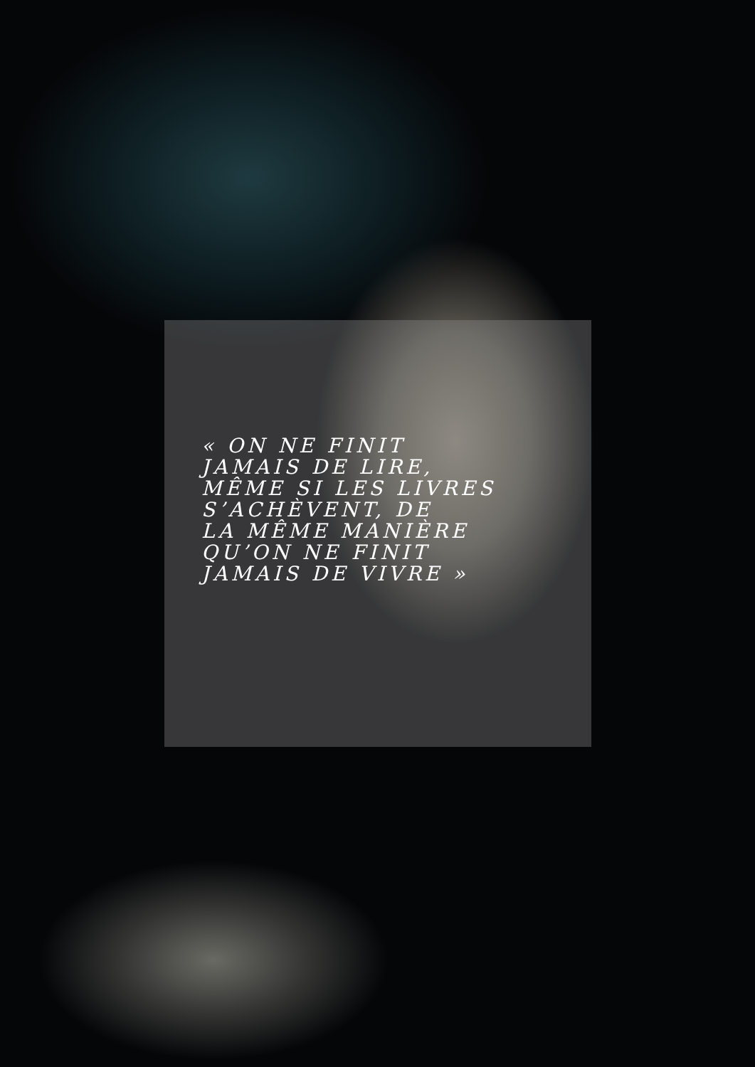« ON NE FINIT
JAMAIS DE LIRE,
MÊME SI LES LIVRES
S’ACHÈVENT, DE
LA MÊME MANIÈRE
QU’ON NE FINIT
JAMAIS DE VIVRE »